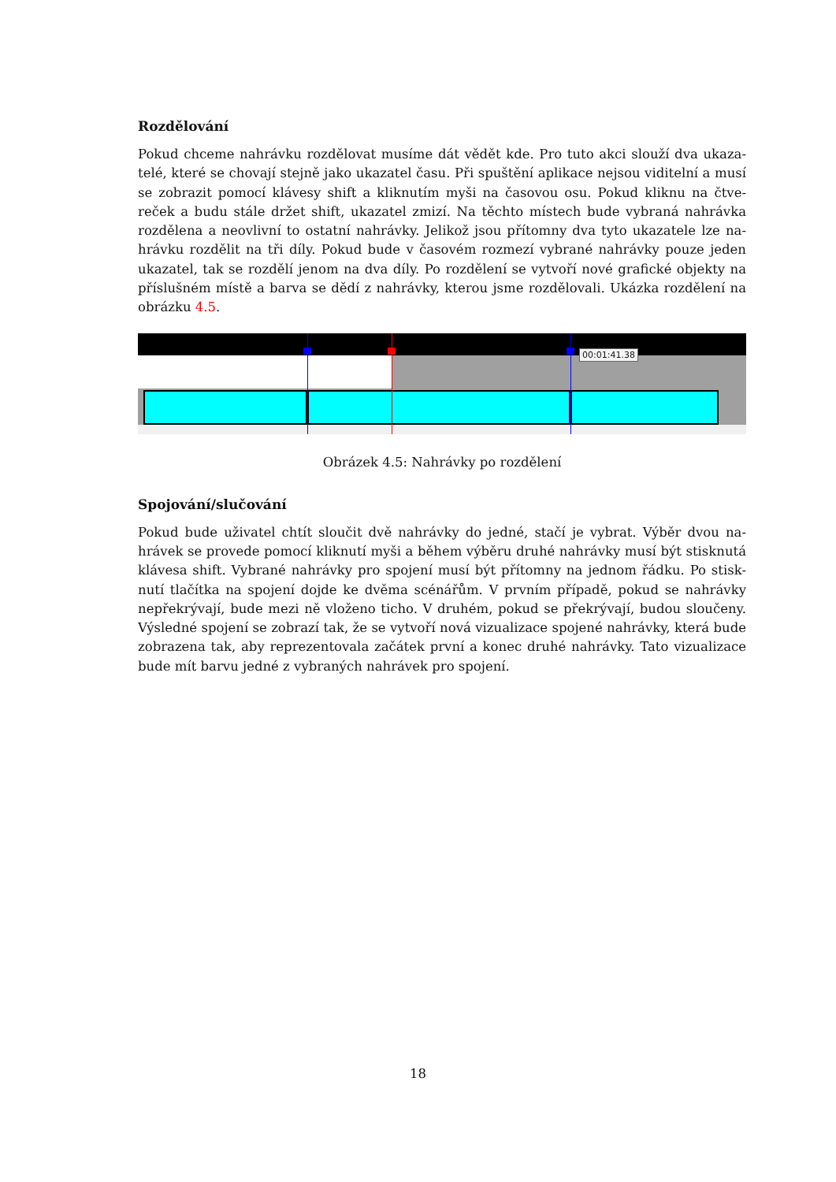Rozdělování
Pokud chceme nahrávku rozdělovat musíme dát vědět kde. Pro tuto akci slouží dva ukaza-telé, které se chovají stejně jako ukazatel času. Při spuštění aplikace nejsou viditelní a musí se zobrazit pomocí klávesy shift a kliknutím myši na časovou osu. Pokud kliknu na čtve-reček a budu stále držet shift, ukazatel zmizí. Na těchto místech bude vybraná nahrávka rozdělena a neovlivní to ostatní nahrávky. Jelikož jsou přítomny dva tyto ukazatele lze na-hrávku rozdělit na tři díly. Pokud bude v časovém rozmezí vybrané nahrávky pouze jeden ukazatel, tak se rozdělí jenom na dva díly. Po rozdělení se vytvoří nové grafické objekty na příslušném místě a barva se dědí z nahrávky, kterou jsme rozdělovali. Ukázka rozdělení na obrázku 4.5.
00:01:41.38
Obrázek 4.5: Nahrávky po rozdělení
Spojování/slučování
Pokud bude uživatel chtít sloučit dvě nahrávky do jedné, stačí je vybrat. Výběr dvou na-hrávek se provede pomocí kliknutí myši a během výběru druhé nahrávky musí být stisknutá klávesa shift. Vybrané nahrávky pro spojení musí být přítomny na jednom řádku. Po stisk-nutí tlačítka na spojení dojde ke dvěma scénářům. V prvním případě, pokud se nahrávky nepřekrývají, bude mezi ně vloženo ticho. V druhém, pokud se překrývají, budou sloučeny. Výsledné spojení se zobrazí tak, že se vytvoří nová vizualizace spojené nahrávky, která bude zobrazena tak, aby reprezentovala začátek první a konec druhé nahrávky. Tato vizualizace bude mít barvu jedné z vybraných nahrávek pro spojení.
18